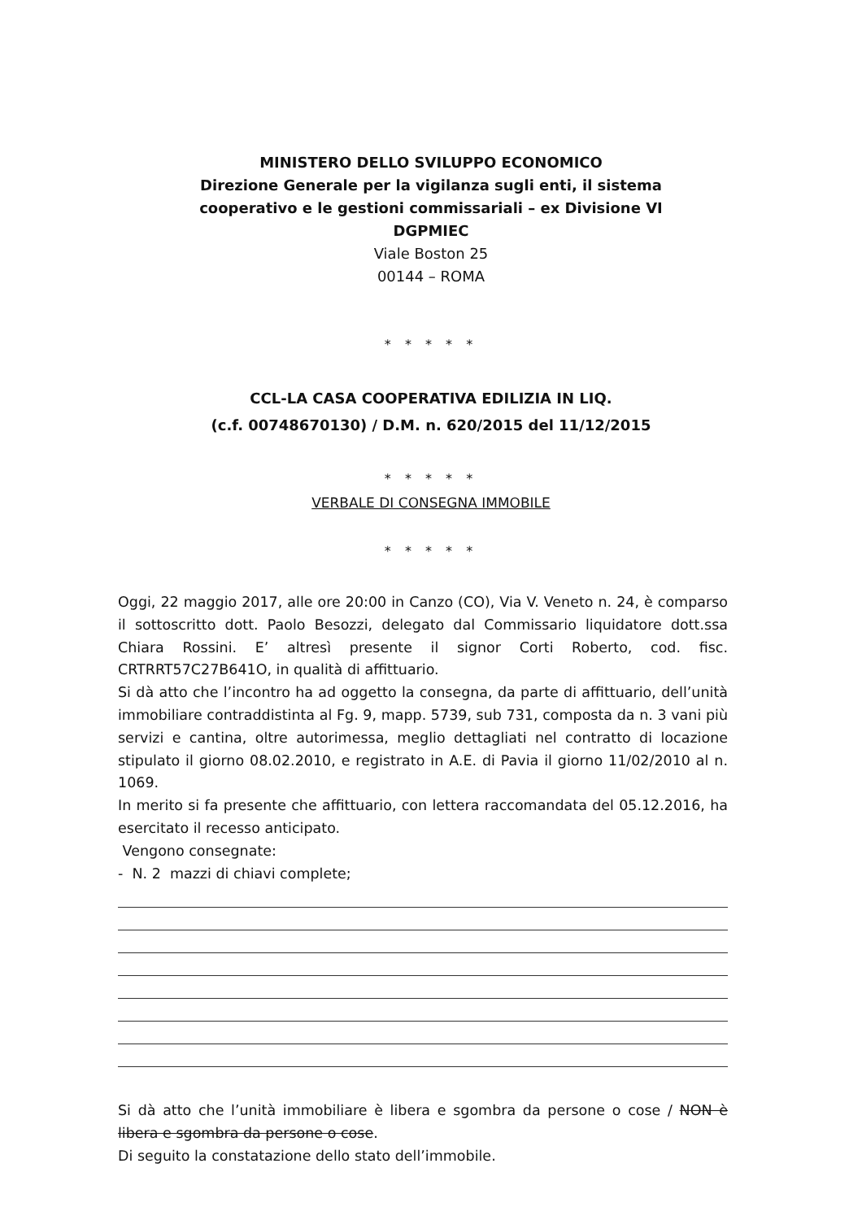MINISTERO DELLO SVILUPPO ECONOMICO
Direzione Generale per la vigilanza sugli enti, il sistema
cooperativo e le gestioni commissariali – ex Divisione VI
DGPMIEC
Viale Boston 25
00144 – ROMA
* * * * *
CCL-LA CASA COOPERATIVA EDILIZIA IN LIQ.
(c.f. 00748670130) / D.M. n. 620/2015 del 11/12/2015
* * * * *
VERBALE DI CONSEGNA IMMOBILE
* * * * *
Oggi, 22 maggio 2017, alle ore 20:00 in Canzo (CO), Via V. Veneto n. 24, è comparso il sottoscritto dott. Paolo Besozzi, delegato dal Commissario liquidatore dott.ssa Chiara Rossini. E’ altresì presente il signor Corti Roberto, cod. fisc. CRTRRT57C27B641O, in qualità di affittuario.
Si dà atto che l’incontro ha ad oggetto la consegna, da parte di affittuario, dell’unità immobiliare contraddistinta al Fg. 9, mapp. 5739, sub 731, composta da n. 3 vani più servizi e cantina, oltre autorimessa, meglio dettagliati nel contratto di locazione stipulato il giorno 08.02.2010, e registrato in A.E. di Pavia il giorno 11/02/2010 al n. 1069.
In merito si fa presente che affittuario, con lettera raccomandata del 05.12.2016, ha esercitato il recesso anticipato.
Vengono consegnate:
- N. 2 mazzi di chiavi complete;
Si dà atto che l’unità immobiliare è libera e sgombra da persone o cose / NON è libera e sgombra da persone o cose.
Di seguito la constatazione dello stato dell’immobile.